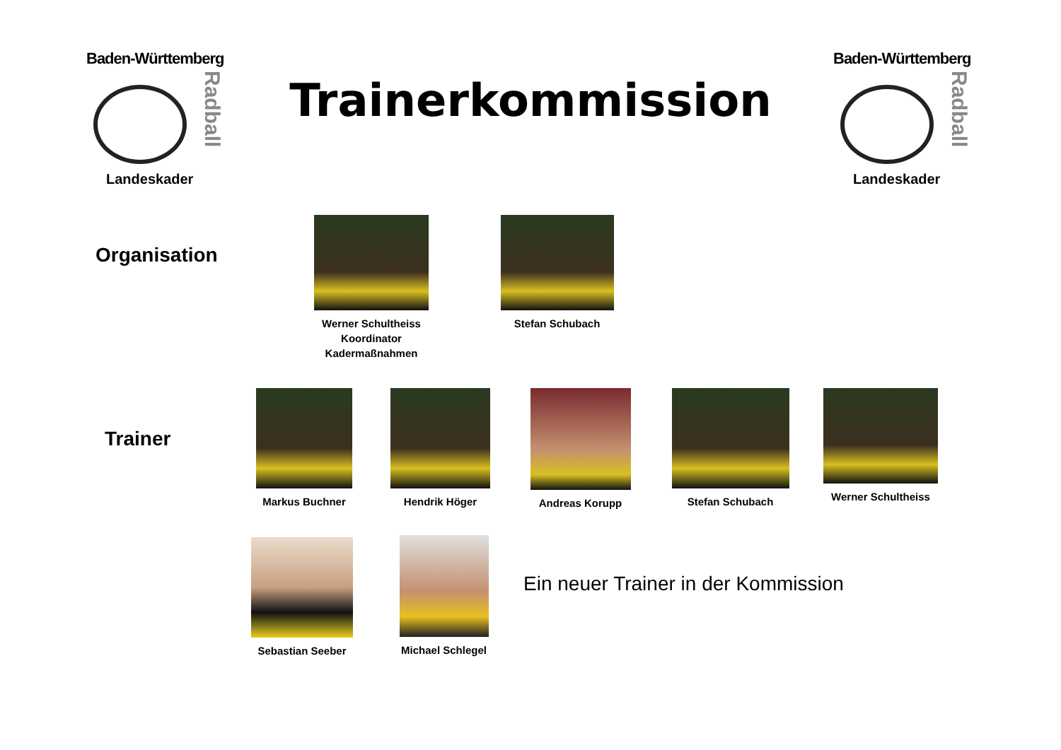Baden-Württemberg
Radball
Landeskader
Trainerkommission
Baden-Württemberg
Radball
Landeskader
Organisation
Werner Schultheiss
Koordinator
Kadermaßnahmen
Stefan Schubach
Trainer
Markus Buchner Hendrik Höger Andreas Korupp Stefan Schubach Werner Schultheiss
Sebastian Seeber
Michael Schlegel
Ein neuer Trainer in der Kommission